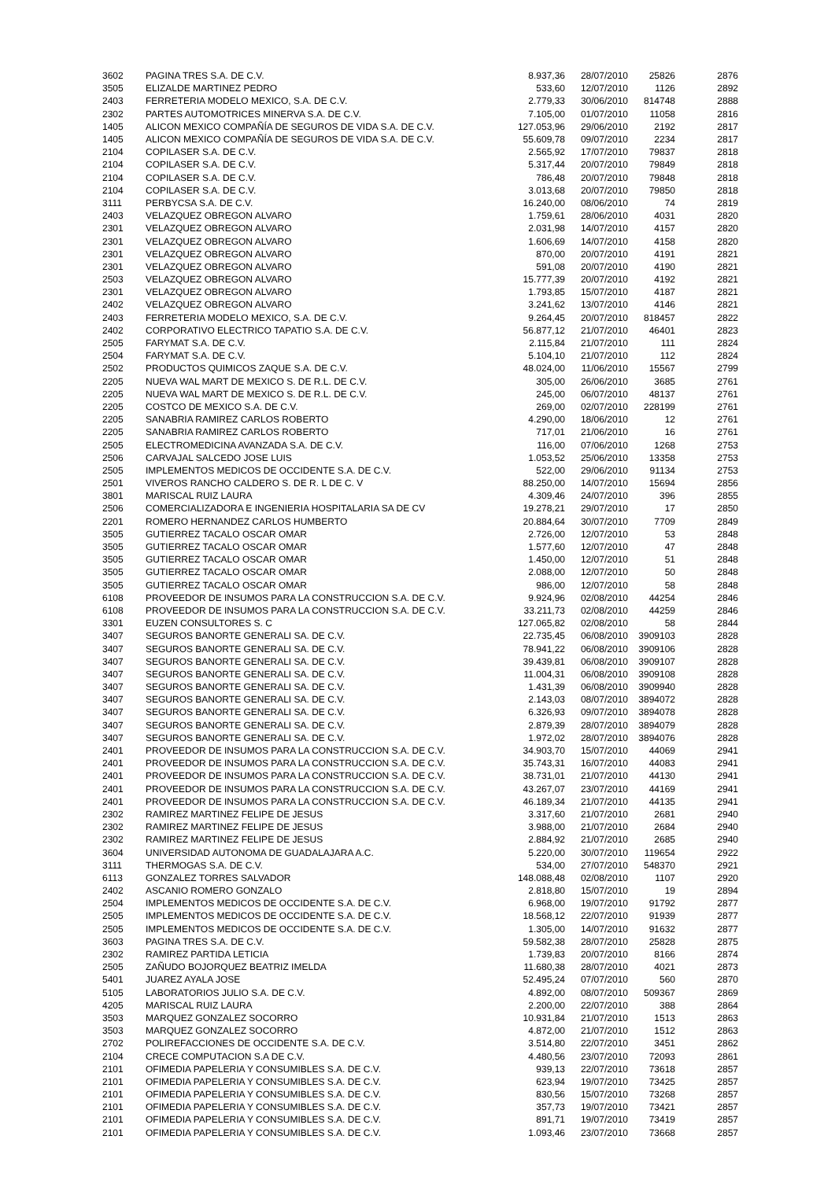| 3602 | PAGINA TRES S.A. DE C.V. | 8.937,36 | 28/07/2010 | 25826 | 2876 |
| 3505 | ELIZALDE MARTINEZ PEDRO | 533,60 | 12/07/2010 | 1126 | 2892 |
| 2403 | FERRETERIA MODELO MEXICO, S.A. DE C.V. | 2.779,33 | 30/06/2010 | 814748 | 2888 |
| 2302 | PARTES AUTOMOTRICES MINERVA S.A. DE C.V. | 7.105,00 | 01/07/2010 | 11058 | 2816 |
| 1405 | ALICON MEXICO COMPAÑÍA DE SEGUROS DE VIDA S.A. DE C.V. | 127.053,96 | 29/06/2010 | 2192 | 2817 |
| 1405 | ALICON MEXICO COMPAÑÍA DE SEGUROS DE VIDA S.A. DE C.V. | 55.609,78 | 09/07/2010 | 2234 | 2817 |
| 2104 | COPILASER S.A. DE C.V. | 2.565,92 | 17/07/2010 | 79837 | 2818 |
| 2104 | COPILASER S.A. DE C.V. | 5.317,44 | 20/07/2010 | 79849 | 2818 |
| 2104 | COPILASER S.A. DE C.V. | 786,48 | 20/07/2010 | 79848 | 2818 |
| 2104 | COPILASER S.A. DE C.V. | 3.013,68 | 20/07/2010 | 79850 | 2818 |
| 3111 | PERBYCSA S.A. DE C.V. | 16.240,00 | 08/06/2010 | 74 | 2819 |
| 2403 | VELAZQUEZ OBREGON ALVARO | 1.759,61 | 28/06/2010 | 4031 | 2820 |
| 2301 | VELAZQUEZ OBREGON ALVARO | 2.031,98 | 14/07/2010 | 4157 | 2820 |
| 2301 | VELAZQUEZ OBREGON ALVARO | 1.606,69 | 14/07/2010 | 4158 | 2820 |
| 2301 | VELAZQUEZ OBREGON ALVARO | 870,00 | 20/07/2010 | 4191 | 2821 |
| 2301 | VELAZQUEZ OBREGON ALVARO | 591,08 | 20/07/2010 | 4190 | 2821 |
| 2503 | VELAZQUEZ OBREGON ALVARO | 15.777,39 | 20/07/2010 | 4192 | 2821 |
| 2301 | VELAZQUEZ OBREGON ALVARO | 1.793,85 | 15/07/2010 | 4187 | 2821 |
| 2402 | VELAZQUEZ OBREGON ALVARO | 3.241,62 | 13/07/2010 | 4146 | 2821 |
| 2403 | FERRETERIA MODELO MEXICO, S.A. DE C.V. | 9.264,45 | 20/07/2010 | 818457 | 2822 |
| 2402 | CORPORATIVO ELECTRICO TAPATIO S.A. DE C.V. | 56.877,12 | 21/07/2010 | 46401 | 2823 |
| 2505 | FARYMAT S.A. DE C.V. | 2.115,84 | 21/07/2010 | 111 | 2824 |
| 2504 | FARYMAT S.A. DE C.V. | 5.104,10 | 21/07/2010 | 112 | 2824 |
| 2502 | PRODUCTOS QUIMICOS ZAQUE S.A. DE C.V. | 48.024,00 | 11/06/2010 | 15567 | 2799 |
| 2205 | NUEVA WAL MART DE MEXICO S. DE R.L. DE C.V. | 305,00 | 26/06/2010 | 3685 | 2761 |
| 2205 | NUEVA WAL MART DE MEXICO S. DE R.L. DE C.V. | 245,00 | 06/07/2010 | 48137 | 2761 |
| 2205 | COSTCO DE MEXICO S.A. DE C.V. | 269,00 | 02/07/2010 | 228199 | 2761 |
| 2205 | SANABRIA RAMIREZ CARLOS ROBERTO | 4.290,00 | 18/06/2010 | 12 | 2761 |
| 2205 | SANABRIA RAMIREZ CARLOS ROBERTO | 717,01 | 21/06/2010 | 16 | 2761 |
| 2505 | ELECTROMEDICINA AVANZADA S.A. DE C.V. | 116,00 | 07/06/2010 | 1268 | 2753 |
| 2506 | CARVAJAL SALCEDO JOSE LUIS | 1.053,52 | 25/06/2010 | 13358 | 2753 |
| 2505 | IMPLEMENTOS MEDICOS DE OCCIDENTE S.A. DE C.V. | 522,00 | 29/06/2010 | 91134 | 2753 |
| 2501 | VIVEROS RANCHO CALDERO S. DE R. L DE C. V | 88.250,00 | 14/07/2010 | 15694 | 2856 |
| 3801 | MARISCAL RUIZ LAURA | 4.309,46 | 24/07/2010 | 396 | 2855 |
| 2506 | COMERCIALIZADORA E INGENIERIA HOSPITALARIA SA DE CV | 19.278,21 | 29/07/2010 | 17 | 2850 |
| 2201 | ROMERO HERNANDEZ CARLOS HUMBERTO | 20.884,64 | 30/07/2010 | 7709 | 2849 |
| 3505 | GUTIERREZ TACALO OSCAR OMAR | 2.726,00 | 12/07/2010 | 53 | 2848 |
| 3505 | GUTIERREZ TACALO OSCAR OMAR | 1.577,60 | 12/07/2010 | 47 | 2848 |
| 3505 | GUTIERREZ TACALO OSCAR OMAR | 1.450,00 | 12/07/2010 | 51 | 2848 |
| 3505 | GUTIERREZ TACALO OSCAR OMAR | 2.088,00 | 12/07/2010 | 50 | 2848 |
| 3505 | GUTIERREZ TACALO OSCAR OMAR | 986,00 | 12/07/2010 | 58 | 2848 |
| 6108 | PROVEEDOR DE INSUMOS PARA LA CONSTRUCCION S.A. DE C.V. | 9.924,96 | 02/08/2010 | 44254 | 2846 |
| 6108 | PROVEEDOR DE INSUMOS PARA LA CONSTRUCCION S.A. DE C.V. | 33.211,73 | 02/08/2010 | 44259 | 2846 |
| 3301 | EUZEN CONSULTORES S. C | 127.065,82 | 02/08/2010 | 58 | 2844 |
| 3407 | SEGUROS BANORTE GENERALI SA. DE C.V. | 22.735,45 | 06/08/2010 | 3909103 | 2828 |
| 3407 | SEGUROS BANORTE GENERALI SA. DE C.V. | 78.941,22 | 06/08/2010 | 3909106 | 2828 |
| 3407 | SEGUROS BANORTE GENERALI SA. DE C.V. | 39.439,81 | 06/08/2010 | 3909107 | 2828 |
| 3407 | SEGUROS BANORTE GENERALI SA. DE C.V. | 11.004,31 | 06/08/2010 | 3909108 | 2828 |
| 3407 | SEGUROS BANORTE GENERALI SA. DE C.V. | 1.431,39 | 06/08/2010 | 3909940 | 2828 |
| 3407 | SEGUROS BANORTE GENERALI SA. DE C.V. | 2.143,03 | 08/07/2010 | 3894072 | 2828 |
| 3407 | SEGUROS BANORTE GENERALI SA. DE C.V. | 6.326,93 | 09/07/2010 | 3894078 | 2828 |
| 3407 | SEGUROS BANORTE GENERALI SA. DE C.V. | 2.879,39 | 28/07/2010 | 3894079 | 2828 |
| 3407 | SEGUROS BANORTE GENERALI SA. DE C.V. | 1.972,02 | 28/07/2010 | 3894076 | 2828 |
| 2401 | PROVEEDOR DE INSUMOS PARA LA CONSTRUCCION S.A. DE C.V. | 34.903,70 | 15/07/2010 | 44069 | 2941 |
| 2401 | PROVEEDOR DE INSUMOS PARA LA CONSTRUCCION S.A. DE C.V. | 35.743,31 | 16/07/2010 | 44083 | 2941 |
| 2401 | PROVEEDOR DE INSUMOS PARA LA CONSTRUCCION S.A. DE C.V. | 38.731,01 | 21/07/2010 | 44130 | 2941 |
| 2401 | PROVEEDOR DE INSUMOS PARA LA CONSTRUCCION S.A. DE C.V. | 43.267,07 | 23/07/2010 | 44169 | 2941 |
| 2401 | PROVEEDOR DE INSUMOS PARA LA CONSTRUCCION S.A. DE C.V. | 46.189,34 | 21/07/2010 | 44135 | 2941 |
| 2302 | RAMIREZ MARTINEZ FELIPE DE JESUS | 3.317,60 | 21/07/2010 | 2681 | 2940 |
| 2302 | RAMIREZ MARTINEZ FELIPE DE JESUS | 3.988,00 | 21/07/2010 | 2684 | 2940 |
| 2302 | RAMIREZ MARTINEZ FELIPE DE JESUS | 2.884,92 | 21/07/2010 | 2685 | 2940 |
| 3604 | UNIVERSIDAD AUTONOMA DE GUADALAJARA A.C. | 5.220,00 | 30/07/2010 | 119654 | 2922 |
| 3111 | THERMOGAS S.A. DE C.V. | 534,00 | 27/07/2010 | 548370 | 2921 |
| 6113 | GONZALEZ TORRES SALVADOR | 148.088,48 | 02/08/2010 | 1107 | 2920 |
| 2402 | ASCANIO ROMERO GONZALO | 2.818,80 | 15/07/2010 | 19 | 2894 |
| 2504 | IMPLEMENTOS MEDICOS DE OCCIDENTE S.A. DE C.V. | 6.968,00 | 19/07/2010 | 91792 | 2877 |
| 2505 | IMPLEMENTOS MEDICOS DE OCCIDENTE S.A. DE C.V. | 18.568,12 | 22/07/2010 | 91939 | 2877 |
| 2505 | IMPLEMENTOS MEDICOS DE OCCIDENTE S.A. DE C.V. | 1.305,00 | 14/07/2010 | 91632 | 2877 |
| 3603 | PAGINA TRES S.A. DE C.V. | 59.582,38 | 28/07/2010 | 25828 | 2875 |
| 2302 | RAMIREZ PARTIDA LETICIA | 1.739,83 | 20/07/2010 | 8166 | 2874 |
| 2505 | ZAÑUDO BOJORQUEZ BEATRIZ IMELDA | 11.680,38 | 28/07/2010 | 4021 | 2873 |
| 5401 | JUAREZ AYALA JOSE | 52.495,24 | 07/07/2010 | 560 | 2870 |
| 5105 | LABORATORIOS JULIO S.A. DE C.V. | 4.892,00 | 08/07/2010 | 509367 | 2869 |
| 4205 | MARISCAL RUIZ LAURA | 2.200,00 | 22/07/2010 | 388 | 2864 |
| 3503 | MARQUEZ GONZALEZ SOCORRO | 10.931,84 | 21/07/2010 | 1513 | 2863 |
| 3503 | MARQUEZ GONZALEZ SOCORRO | 4.872,00 | 21/07/2010 | 1512 | 2863 |
| 2702 | POLIREFACCIONES DE OCCIDENTE S.A. DE C.V. | 3.514,80 | 22/07/2010 | 3451 | 2862 |
| 2104 | CRECE COMPUTACION S.A DE C.V. | 4.480,56 | 23/07/2010 | 72093 | 2861 |
| 2101 | OFIMEDIA PAPELERIA Y CONSUMIBLES S.A. DE C.V. | 939,13 | 22/07/2010 | 73618 | 2857 |
| 2101 | OFIMEDIA PAPELERIA Y CONSUMIBLES S.A. DE C.V. | 623,94 | 19/07/2010 | 73425 | 2857 |
| 2101 | OFIMEDIA PAPELERIA Y CONSUMIBLES S.A. DE C.V. | 830,56 | 15/07/2010 | 73268 | 2857 |
| 2101 | OFIMEDIA PAPELERIA Y CONSUMIBLES S.A. DE C.V. | 357,73 | 19/07/2010 | 73421 | 2857 |
| 2101 | OFIMEDIA PAPELERIA Y CONSUMIBLES S.A. DE C.V. | 891,71 | 19/07/2010 | 73419 | 2857 |
| 2101 | OFIMEDIA PAPELERIA Y CONSUMIBLES S.A. DE C.V. | 1.093,46 | 23/07/2010 | 73668 | 2857 |